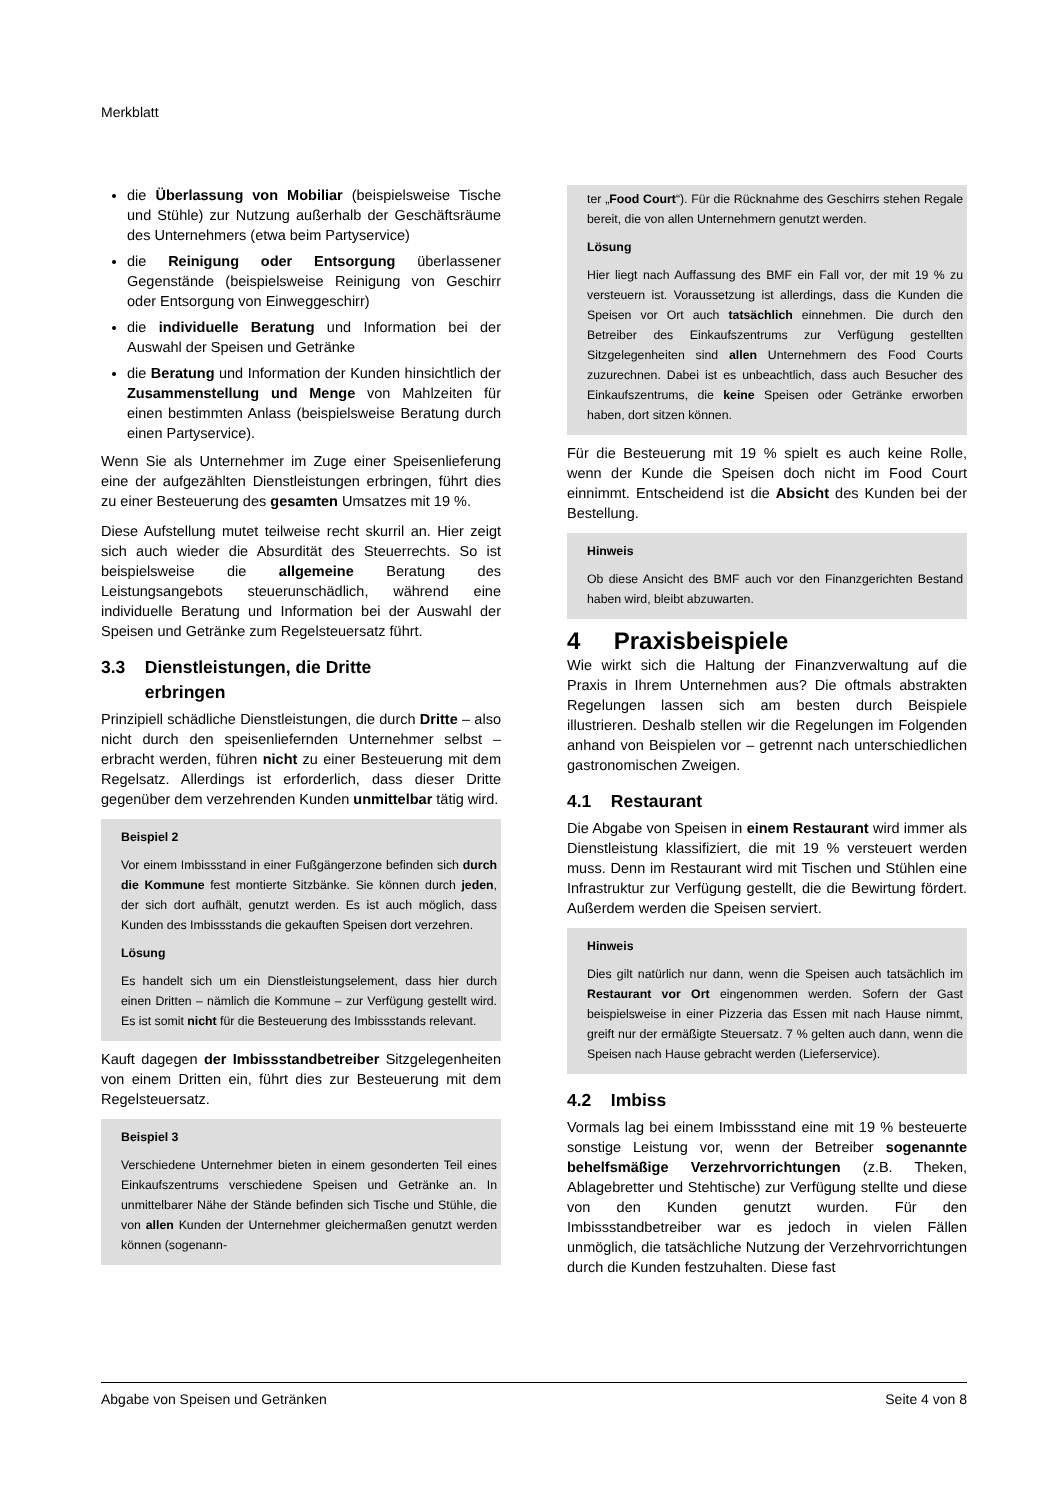Merkblatt
die Überlassung von Mobiliar (beispielsweise Tische und Stühle) zur Nutzung außerhalb der Geschäftsräume des Unternehmers (etwa beim Partyservice)
die Reinigung oder Entsorgung überlassener Gegenstände (beispielsweise Reinigung von Geschirr oder Entsorgung von Einweggeschirr)
die individuelle Beratung und Information bei der Auswahl der Speisen und Getränke
die Beratung und Information der Kunden hinsichtlich der Zusammenstellung und Menge von Mahlzeiten für einen bestimmten Anlass (beispielsweise Beratung durch einen Partyservice).
Wenn Sie als Unternehmer im Zuge einer Speisenlieferung eine der aufgezählten Dienstleistungen erbringen, führt dies zu einer Besteuerung des gesamten Umsatzes mit 19 %.
Diese Aufstellung mutet teilweise recht skurril an. Hier zeigt sich auch wieder die Absurdität des Steuerrechts. So ist beispielsweise die allgemeine Beratung des Leistungsangebots steuerunschädlich, während eine individuelle Beratung und Information bei der Auswahl der Speisen und Getränke zum Regelsteuersatz führt.
3.3 Dienstleistungen, die Dritte
erbringen
Prinzipiell schädliche Dienstleistungen, die durch Dritte – also nicht durch den speisenliefernden Unternehmer selbst – erbracht werden, führen nicht zu einer Besteuerung mit dem Regelsatz. Allerdings ist erforderlich, dass dieser Dritte gegenüber dem verzehrenden Kunden unmittelbar tätig wird.
Beispiel 2
Vor einem Imbissstand in einer Fußgängerzone befinden sich durch die Kommune fest montierte Sitzbänke. Sie können durch jeden, der sich dort aufhält, genutzt werden. Es ist auch möglich, dass Kunden des Imbissstands die gekauften Speisen dort verzehren.
Lösung
Es handelt sich um ein Dienstleistungselement, dass hier durch einen Dritten – nämlich die Kommune – zur Verfügung gestellt wird. Es ist somit nicht für die Besteuerung des Imbissstands relevant.
Kauft dagegen der Imbissstandbetreiber Sitzgelegenheiten von einem Dritten ein, führt dies zur Besteuerung mit dem Regelsteuersatz.
Beispiel 3
Verschiedene Unternehmer bieten in einem gesonderten Teil eines Einkaufszentrums verschiedene Speisen und Getränke an. In unmittelbarer Nähe der Stände befinden sich Tische und Stühle, die von allen Kunden der Unternehmer gleichermaßen genutzt werden können (sogenann-
ter „Food Court“). Für die Rücknahme des Geschirrs stehen Regale bereit, die von allen Unternehmern genutzt werden.
Lösung
Hier liegt nach Auffassung des BMF ein Fall vor, der mit 19 % zu versteuern ist. Voraussetzung ist allerdings, dass die Kunden die Speisen vor Ort auch tatsächlich einnehmen. Die durch den Betreiber des Einkaufszentrums zur Verfügung gestellten Sitzgelegenheiten sind allen Unternehmern des Food Courts zuzurechnen. Dabei ist es unbeachtlich, dass auch Besucher des Einkaufszentrums, die keine Speisen oder Getränke erworben haben, dort sitzen können.
Für die Besteuerung mit 19 % spielt es auch keine Rolle, wenn der Kunde die Speisen doch nicht im Food Court einnimmt. Entscheidend ist die Absicht des Kunden bei der Bestellung.
Hinweis
Ob diese Ansicht des BMF auch vor den Finanzgerichten Bestand haben wird, bleibt abzuwarten.
4 Praxisbeispiele
Wie wirkt sich die Haltung der Finanzverwaltung auf die Praxis in Ihrem Unternehmen aus? Die oftmals abstrakten Regelungen lassen sich am besten durch Beispiele illustrieren. Deshalb stellen wir die Regelungen im Folgenden anhand von Beispielen vor – getrennt nach unterschiedlichen gastronomischen Zweigen.
4.1 Restaurant
Die Abgabe von Speisen in einem Restaurant wird immer als Dienstleistung klassifiziert, die mit 19 % versteuert werden muss. Denn im Restaurant wird mit Tischen und Stühlen eine Infrastruktur zur Verfügung gestellt, die die Bewirtung fördert. Außerdem werden die Speisen serviert.
Hinweis
Dies gilt natürlich nur dann, wenn die Speisen auch tatsächlich im Restaurant vor Ort eingenommen werden. Sofern der Gast beispielsweise in einer Pizzeria das Essen mit nach Hause nimmt, greift nur der ermäßigte Steuersatz. 7 % gelten auch dann, wenn die Speisen nach Hause gebracht werden (Lieferservice).
4.2 Imbiss
Vormals lag bei einem Imbissstand eine mit 19 % besteuerte sonstige Leistung vor, wenn der Betreiber sogenannte behelfsmäßige Verzehrvorrichtungen (z.B. Theken, Ablagebretter und Stehtische) zur Verfügung stellte und diese von den Kunden genutzt wurden. Für den Imbissstandbetreiber war es jedoch in vielen Fällen unmöglich, die tatsächliche Nutzung der Verzehrvorrichtungen durch die Kunden festzuhalten. Diese fast
Abgabe von Speisen und Getränken Seite 4 von 8